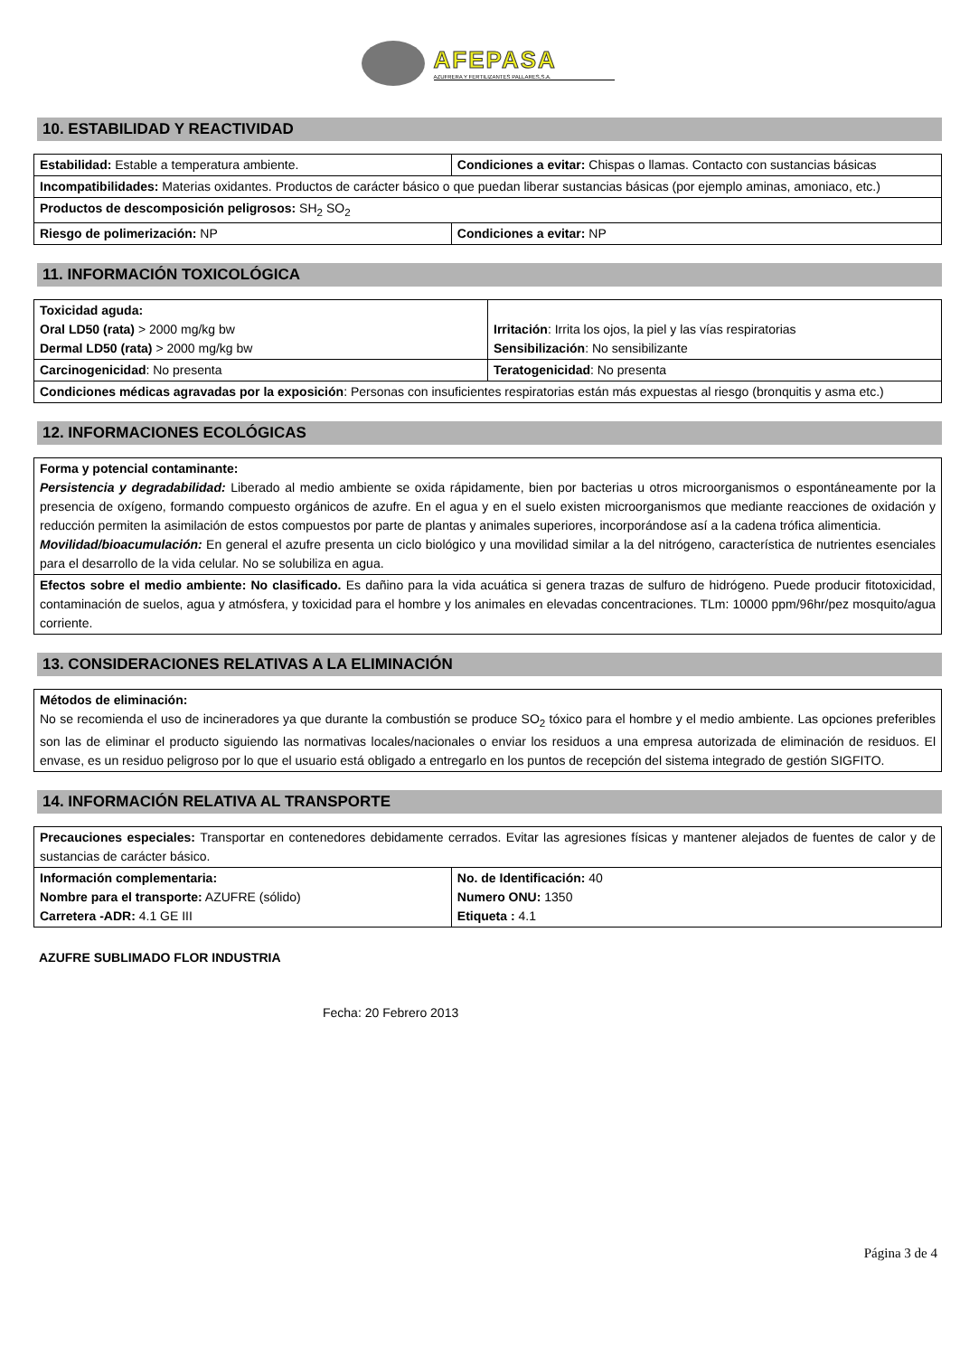AFEPASA
AZUFRERA Y FERTILIZANTES PALLARES,S.A.
10. ESTABILIDAD Y REACTIVIDAD
| Estabilidad: Estable a temperatura ambiente. | Condiciones a evitar: Chispas o llamas. Contacto con sustancias básicas |
| Incompatibilidades: Materias oxidantes. Productos de carácter básico o que puedan liberar sustancias básicas (por ejemplo aminas, amoniaco, etc.) | |
| Productos de descomposición peligrosos: SH<sub>2</sub> SO<sub>2</sub> | |
| Riesgo de polimerización: NP | Condiciones a evitar: NP |
11. INFORMACIÓN TOXICOLÓGICA
| Toxicidad aguda: Oral LD50 (rata) > 2000 mg/kg bw Dermal LD50 (rata) > 2000 mg/kg bw | Irritación : Irrita los ojos, la piel y las vías respiratorias Sensibilización : No sensibilizante |
| Carcinogenicidad : No presenta | Teratogenicidad : No presenta |
| Condiciones médicas agravadas por la exposición : Personas con insuficientes respiratorias están más expuestas al riesgo (bronquitis y asma etc.) | |
12. INFORMACIONES ECOLÓGICAS
| Forma y potencial contaminante: Persistencia y degradabilidad: Liberado al medio ambiente se oxida rápidamente, bien por bacterias u otros microorganismos o espontáneamente por la presencia de oxígeno, formando compuesto orgánicos de azufre. En el agua y en el suelo existen microorganismos que mediante reacciones de oxidación y reducción permiten la asimilación de estos compuestos por parte de plantas y animales superiores, incorporándose así a la cadena trófica alimenticia. Movilidad/bioacumulación: En general el azufre presenta un ciclo biológico y una movilidad similar a la del nitrógeno, característica de nutrientes esenciales para el desarrollo de la vida celular. No se solubiliza en agua. |
| Efectos sobre el medio ambiente: No clasificado. Es dañino para la vida acuática si genera trazas de sulfuro de hidrógeno. Puede producir fitotoxicidad, contaminación de suelos, agua y atmósfera, y toxicidad para el hombre y los animales en elevadas concentraciones. TLm: 10000 ppm/96hr/pez mosquito/agua corriente. |
13. CONSIDERACIONES RELATIVAS A LA ELIMINACIÓN
| Métodos de eliminación: No se recomienda el uso de incineradores ya que durante la combustión se produce SO<sub>2</sub> tóxico para el hombre y el medio ambiente. Las opciones preferibles son las de eliminar el producto siguiendo las normativas locales/nacionales o enviar los residuos a una empresa autorizada de eliminación de residuos. El envase, es un residuo peligroso por lo que el usuario está obligado a entregarlo en los puntos de recepción del sistema integrado de gestión SIGFITO. |
14. INFORMACIÓN RELATIVA AL TRANSPORTE
| Precauciones especiales: Transportar en contenedores debidamente cerrados. Evitar las agresiones físicas y mantener alejados de fuentes de calor y de sustancias de carácter básico. | |
| Información complementaria: Nombre para el transporte: AZUFRE (sólido) Carretera -ADR: 4.1 GE III | No. de Identificación: 40 Numero ONU: 1350 Etiqueta : 4.1 |
AZUFRE SUBLIMADO FLOR INDUSTRIA
Fecha: 20 Febrero 2013
Página 3 de 4